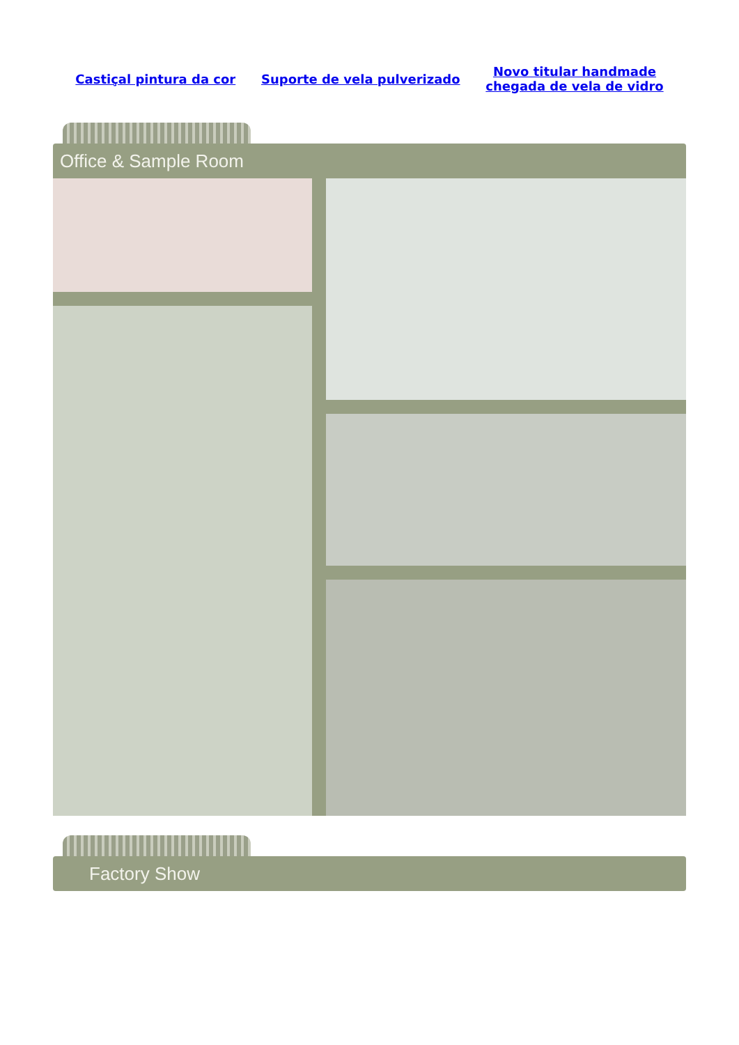Castiçal pintura da cor Suporte de vela pulverizado Novo titular handmade
chegada de vela de vidro
Office & Sample Room
Factory Show